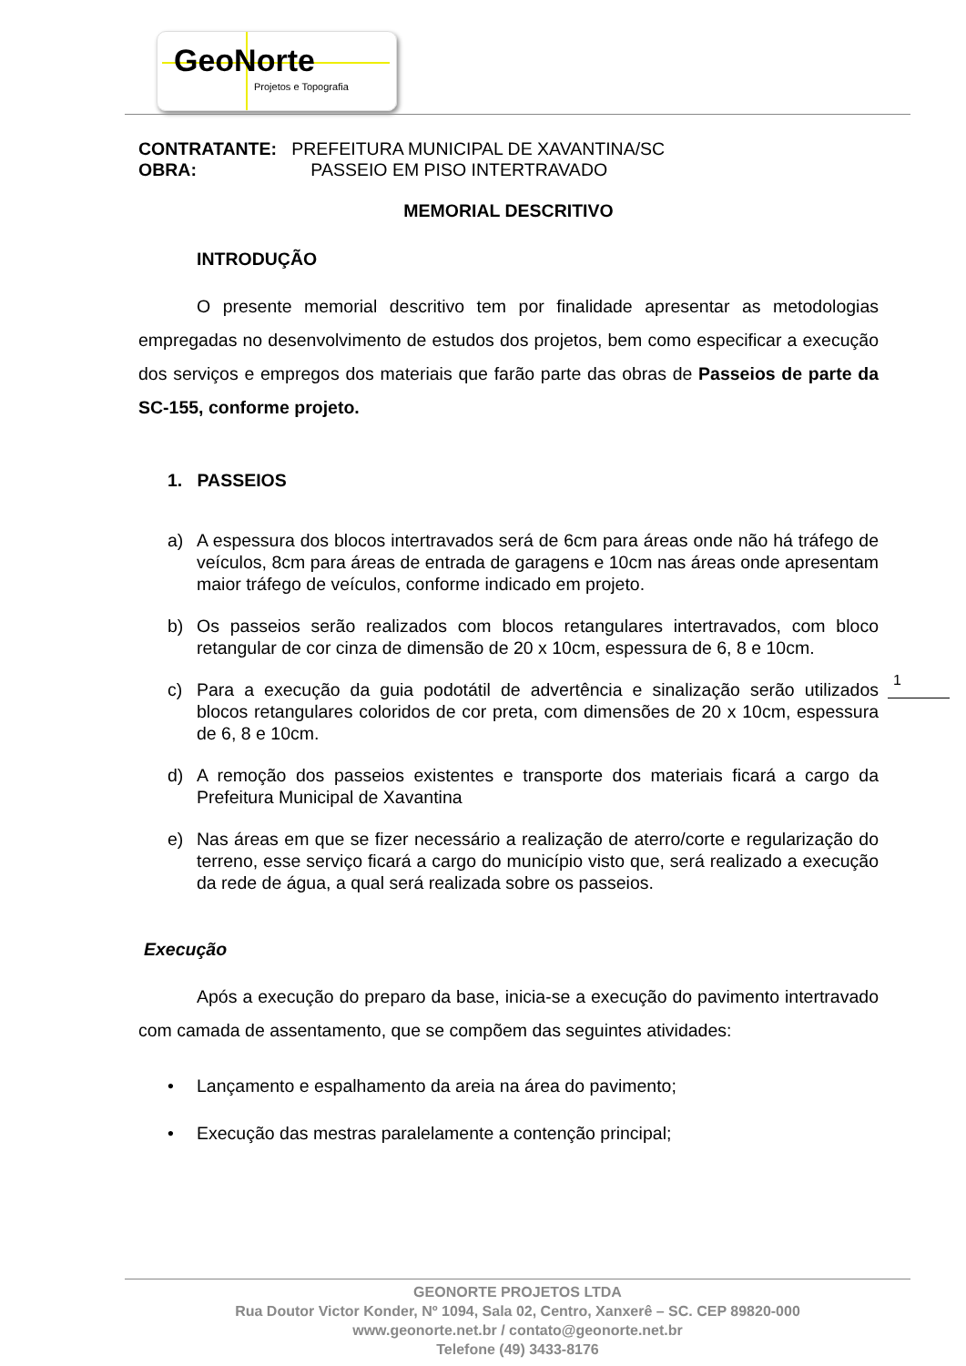GeoNorte
Projetos e Topografia
CONTRATANTE: PREFEITURA MUNICIPAL DE XAVANTINA/SC
OBRA: PASSEIO EM PISO INTERTRAVADO
MEMORIAL DESCRITIVO
INTRODUÇÃO
O presente memorial descritivo tem por finalidade apresentar as metodologias empregadas no desenvolvimento de estudos dos projetos, bem como especificar a execução dos serviços e empregos dos materiais que farão parte das obras de Passeios de parte da SC-155, conforme projeto.
1. PASSEIOS
a) A espessura dos blocos intertravados será de 6cm para áreas onde não há tráfego de veículos, 8cm para áreas de entrada de garagens e 10cm nas áreas onde apresentam maior tráfego de veículos, conforme indicado em projeto.
b) Os passeios serão realizados com blocos retangulares intertravados, com bloco retangular de cor cinza de dimensão de 20 x 10cm, espessura de 6, 8 e 10cm.
c) Para a execução da guia podotátil de advertência e sinalização serão utilizados blocos retangulares coloridos de cor preta, com dimensões de 20 x 10cm, espessura de 6, 8 e 10cm.
d) A remoção dos passeios existentes e transporte dos materiais ficará a cargo da Prefeitura Municipal de Xavantina
e) Nas áreas em que se fizer necessário a realização de aterro/corte e regularização do terreno, esse serviço ficará a cargo do município visto que, será realizado a execução da rede de água, a qual será realizada sobre os passeios.
Execução
Após a execução do preparo da base, inicia-se a execução do pavimento intertravado com camada de assentamento, que se compõem das seguintes atividades:
• Lançamento e espalhamento da areia na área do pavimento;
• Execução das mestras paralelamente a contenção principal;
1
GEONORTE PROJETOS LTDA
Rua Doutor Victor Konder, Nº 1094, Sala 02, Centro, Xanxerê – SC. CEP 89820-000
www.geonorte.net.br / contato@geonorte.net.br
Telefone (49) 3433-8176